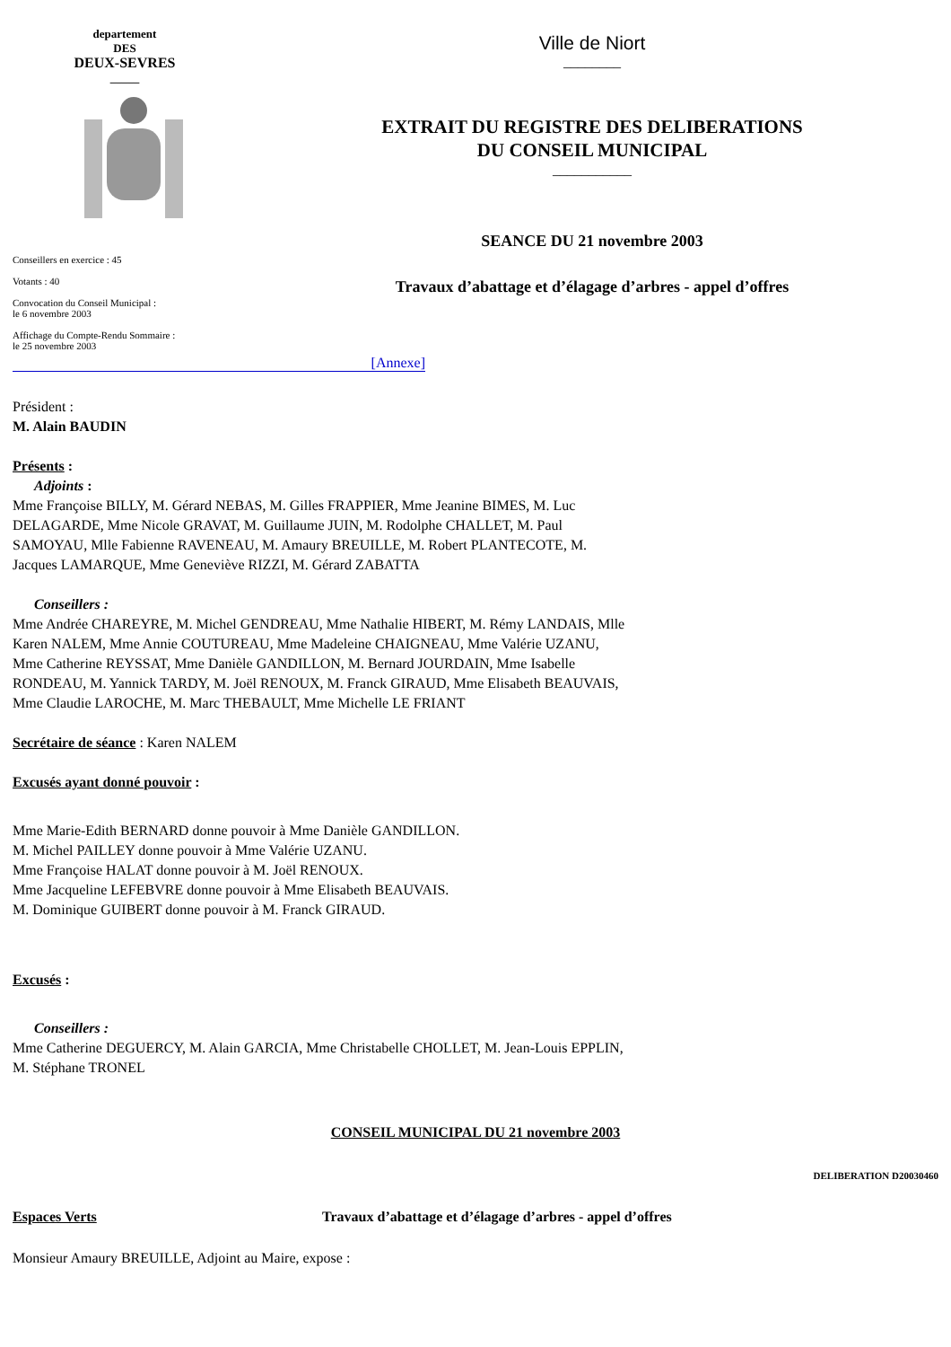departement
DES
DEUX-SEVRES
_____
Conseillers en exercice : 45
Votants : 40
Convocation du Conseil Municipal :
le 6 novembre 2003
Affichage du Compte-Rendu Sommaire :
le 25 novembre 2003
Ville de Niort
________
EXTRAIT DU REGISTRE DES DELIBERATIONS
DU CONSEIL MUNICIPAL
___________
SEANCE DU 21 novembre 2003
Travaux d’abattage et d’élagage d’arbres - appel d’offres
[Annexe]
Président :
M. Alain BAUDIN
Présents :
Adjoints :
Mme Françoise BILLY, M. Gérard NEBAS, M. Gilles FRAPPIER, Mme Jeanine BIMES, M. Luc DELAGARDE, Mme Nicole GRAVAT, M. Guillaume JUIN, M. Rodolphe CHALLET, M. Paul SAMOYAU, Mlle Fabienne RAVENEAU, M. Amaury BREUILLE, M. Robert PLANTECOTE, M. Jacques LAMARQUE, Mme Geneviève RIZZI, M. Gérard ZABATTA
Conseillers :
Mme Andrée CHAREYRE, M. Michel GENDREAU, Mme Nathalie HIBERT, M. Rémy LANDAIS, Mlle Karen NALEM, Mme Annie COUTUREAU, Mme Madeleine CHAIGNEAU, Mme Valérie UZANU, Mme Catherine REYSSAT, Mme Danièle GANDILLON, M. Bernard JOURDAIN, Mme Isabelle RONDEAU, M. Yannick TARDY, M. Joël RENOUX, M. Franck GIRAUD, Mme Elisabeth BEAUVAIS, Mme Claudie LAROCHE, M. Marc THEBAULT, Mme Michelle LE FRIANT
Secrétaire de séance : Karen NALEM
Excusés ayant donné pouvoir :
Mme Marie-Edith BERNARD donne pouvoir à Mme Danièle GANDILLON.
M. Michel PAILLEY donne pouvoir à Mme Valérie UZANU.
Mme Françoise HALAT donne pouvoir à M. Joël RENOUX.
Mme Jacqueline LEFEBVRE donne pouvoir à Mme Elisabeth BEAUVAIS.
M. Dominique GUIBERT donne pouvoir à M. Franck GIRAUD.
Excusés :
Conseillers :
Mme Catherine DEGUERCY, M. Alain GARCIA, Mme Christabelle CHOLLET, M. Jean-Louis EPPLIN, M. Stéphane TRONEL
CONSEIL MUNICIPAL DU 21 novembre 2003
DELIBERATION D20030460
Espaces Verts Travaux d’abattage et d’élagage d’arbres - appel d’offres
Monsieur Amaury BREUILLE, Adjoint au Maire, expose :